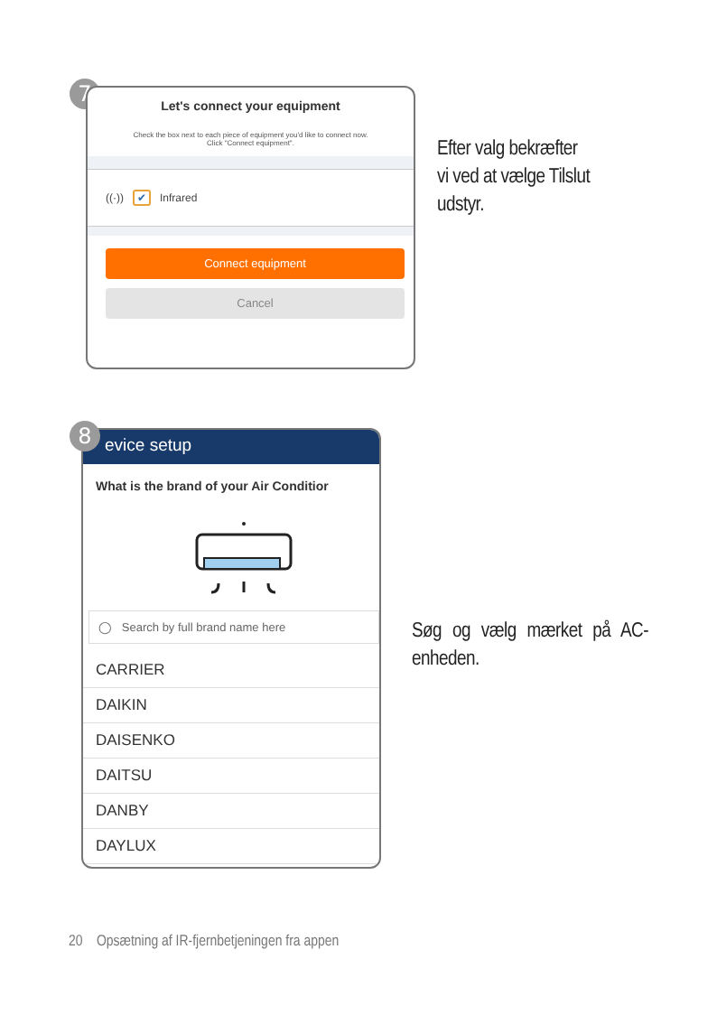7
Let's connect your equipment
Check the box next to each piece of equipment you'd like to connect now.
Click "Connect equipment".
((·)) ✔ Infrared
Connect equipment
Cancel
Efter valg bekræfter
vi ved at vælge Tilslut
udstyr.
evice setup
What is the brand of your Air Conditior
◯ Search by full brand name here
CARRIER
DAIKIN
DAISENKO
DAITSU
DANBY
DAYLUX
8
Søg og vælg mærket på AC-enheden.
20 Opsætning af IR-fjernbetjeningen fra appen